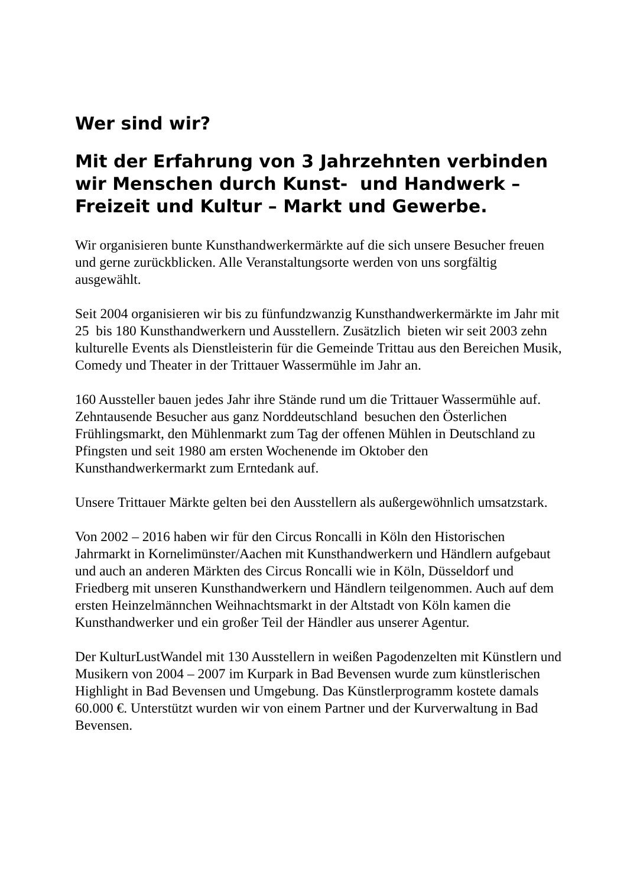Wer sind wir?
Mit der Erfahrung von 3 Jahrzehnten verbinden wir Menschen durch Kunst- und Handwerk – Freizeit und Kultur – Markt und Gewerbe.
Wir organisieren bunte Kunsthandwerkermärkte auf die sich unsere Besucher freuen und gerne zurückblicken. Alle Veranstaltungsorte werden von uns sorgfältig ausgewählt.
Seit 2004 organisieren wir bis zu fünfundzwanzig Kunsthandwerkermärkte im Jahr mit 25 bis 180 Kunsthandwerkern und Ausstellern. Zusätzlich bieten wir seit 2003 zehn kulturelle Events als Dienstleisterin für die Gemeinde Trittau aus den Bereichen Musik, Comedy und Theater in der Trittauer Wassermühle im Jahr an.
160 Aussteller bauen jedes Jahr ihre Stände rund um die Trittauer Wassermühle auf. Zehntausende Besucher aus ganz Norddeutschland besuchen den Österlichen Frühlingsmarkt, den Mühlenmarkt zum Tag der offenen Mühlen in Deutschland zu Pfingsten und seit 1980 am ersten Wochenende im Oktober den Kunsthandwerkermarkt zum Erntedank auf.
Unsere Trittauer Märkte gelten bei den Ausstellern als außergewöhnlich umsatzstark.
Von 2002 – 2016 haben wir für den Circus Roncalli in Köln den Historischen Jahrmarkt in Kornelimünster/Aachen mit Kunsthandwerkern und Händlern aufgebaut und auch an anderen Märkten des Circus Roncalli wie in Köln, Düsseldorf und Friedberg mit unseren Kunsthandwerkern und Händlern teilgenommen. Auch auf dem ersten Heinzelmännchen Weihnachtsmarkt in der Altstadt von Köln kamen die Kunsthandwerker und ein großer Teil der Händler aus unserer Agentur.
Der KulturLustWandel mit 130 Ausstellern in weißen Pagodenzelten mit Künstlern und Musikern von 2004 – 2007 im Kurpark in Bad Bevensen wurde zum künstlerischen Highlight in Bad Bevensen und Umgebung. Das Künstlerprogramm kostete damals 60.000 €. Unterstützt wurden wir von einem Partner und der Kurverwaltung in Bad Bevensen.